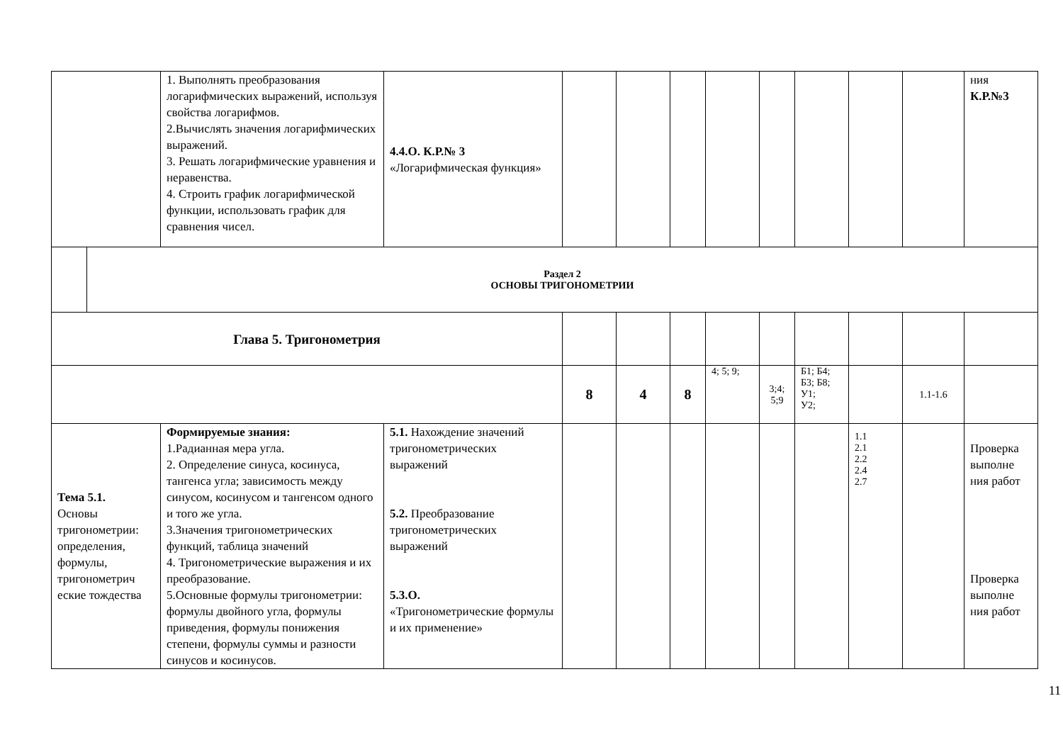| | | 1. Выполнять преобразования логарифмических выражений, используя свойства логарифмов. 2.Вычислять значения логарифмических выражений. 3. Решать логарифмические уравнения и неравенства. 4. Строить график логарифмической функции, использовать график для сравнения чисел. | 4.4.О. К.Р.№ 3 «Логарифмическая функция» | | | | | | | | | ния К.Р.№3 |
| | Раздел 2 ОСНОВЫ ТРИГОНОМЕТРИИ | | | | | | | | | | | |
| Глава 5. Тригонометрия | | | | | | | | | | | | |
| | | | | 8 | 4 | 8 | 4; 5; 9; | 3;4; 5;9 | Б1; Б4; Б3; Б8; У1; У2; | | 1.1-1.6 | |
| Тема 5.1. Основы тригонометрии: определения, формулы, тригонометрич еские тождества | | Формируемые знания: 1.Радианная мера угла. 2. Определение синуса, косинуса, тангенса угла; зависимость между синусом, косинусом и тангенсом одного и того же угла. 3.Значения тригонометрических функций, таблица значений 4. Тригонометрические выражения и их преобразование. 5.Основные формулы тригонометрии: формулы двойного угла, формулы приведения, формулы понижения степени, формулы суммы и разности синусов и косинусов. | 5.1. Нахождение значений тригонометрических выражений 5.2. Преобразование тригонометрических выражений 5.3.О. «Тригонометрические формулы и их применение» | | | | | | | 1.1 2.1 2.2 2.4 2.7 | | Проверка выполне ния работ Проверка выполне ния работ |
11